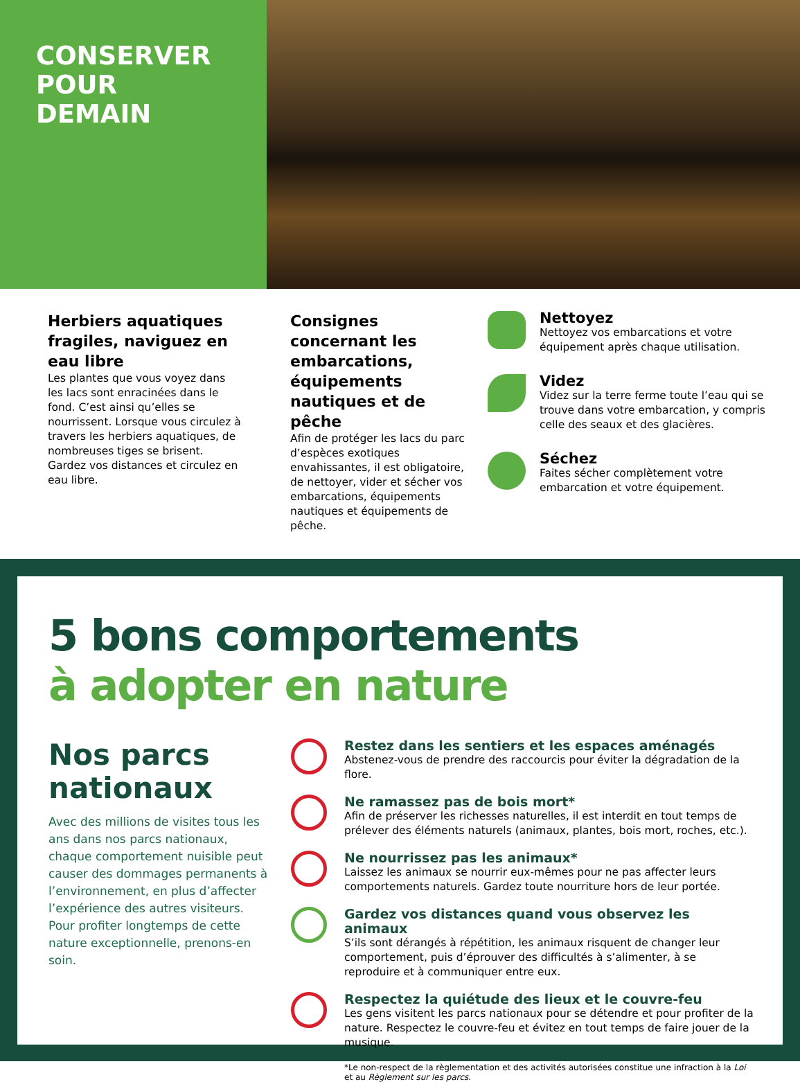CONSERVER
POUR
DEMAIN
Herbiers aquatiques fragiles, naviguez en eau libre
Les plantes que vous voyez dans les lacs sont enracinées dans le fond. C’est ainsi qu’elles se nourrissent. Lorsque vous circulez à travers les herbiers aquatiques, de nombreuses tiges se brisent. Gardez vos distances et circulez en eau libre.
Consignes concernant les embarcations, équipements nautiques et de pêche
Afin de protéger les lacs du parc d’espèces exotiques envahissantes, il est obligatoire, de nettoyer, vider et sécher vos embarcations, équipements nautiques et équipements de pêche.
Nettoyez
Nettoyez vos embarcations et votre équipement après chaque utilisation.
Videz
Videz sur la terre ferme toute l’eau qui se trouve dans votre embarcation, y compris celle des seaux et des glacières.
Séchez
Faites sécher complètement votre embarcation et votre équipement.
5 bons comportements
à adopter en nature
Nos parcs nationaux
Avec des millions de visites tous les ans dans nos parcs nationaux, chaque comportement nuisible peut causer des dommages permanents à l’environnement, en plus d’affecter l’expérience des autres visiteurs. Pour profiter longtemps de cette nature exceptionnelle, prenons-en soin.
Restez dans les sentiers et les espaces aménagés
Abstenez-vous de prendre des raccourcis pour éviter la dégradation de la flore.
Ne ramassez pas de bois mort*
Afin de préserver les richesses naturelles, il est interdit en tout temps de prélever des éléments naturels (animaux, plantes, bois mort, roches, etc.).
Ne nourrissez pas les animaux*
Laissez les animaux se nourrir eux-mêmes pour ne pas affecter leurs comportements naturels. Gardez toute nourriture hors de leur portée.
Gardez vos distances quand vous observez les animaux
S’ils sont dérangés à répétition, les animaux risquent de changer leur comportement, puis d’éprouver des difficultés à s’alimenter, à se reproduire et à communiquer entre eux.
Respectez la quiétude des lieux et le couvre-feu
Les gens visitent les parcs nationaux pour se détendre et pour profiter de la nature. Respectez le couvre-feu et évitez en tout temps de faire jouer de la musique.
*Le non-respect de la règlementation et des activités autorisées constitue une infraction à la Loi et au Règlement sur les parcs.